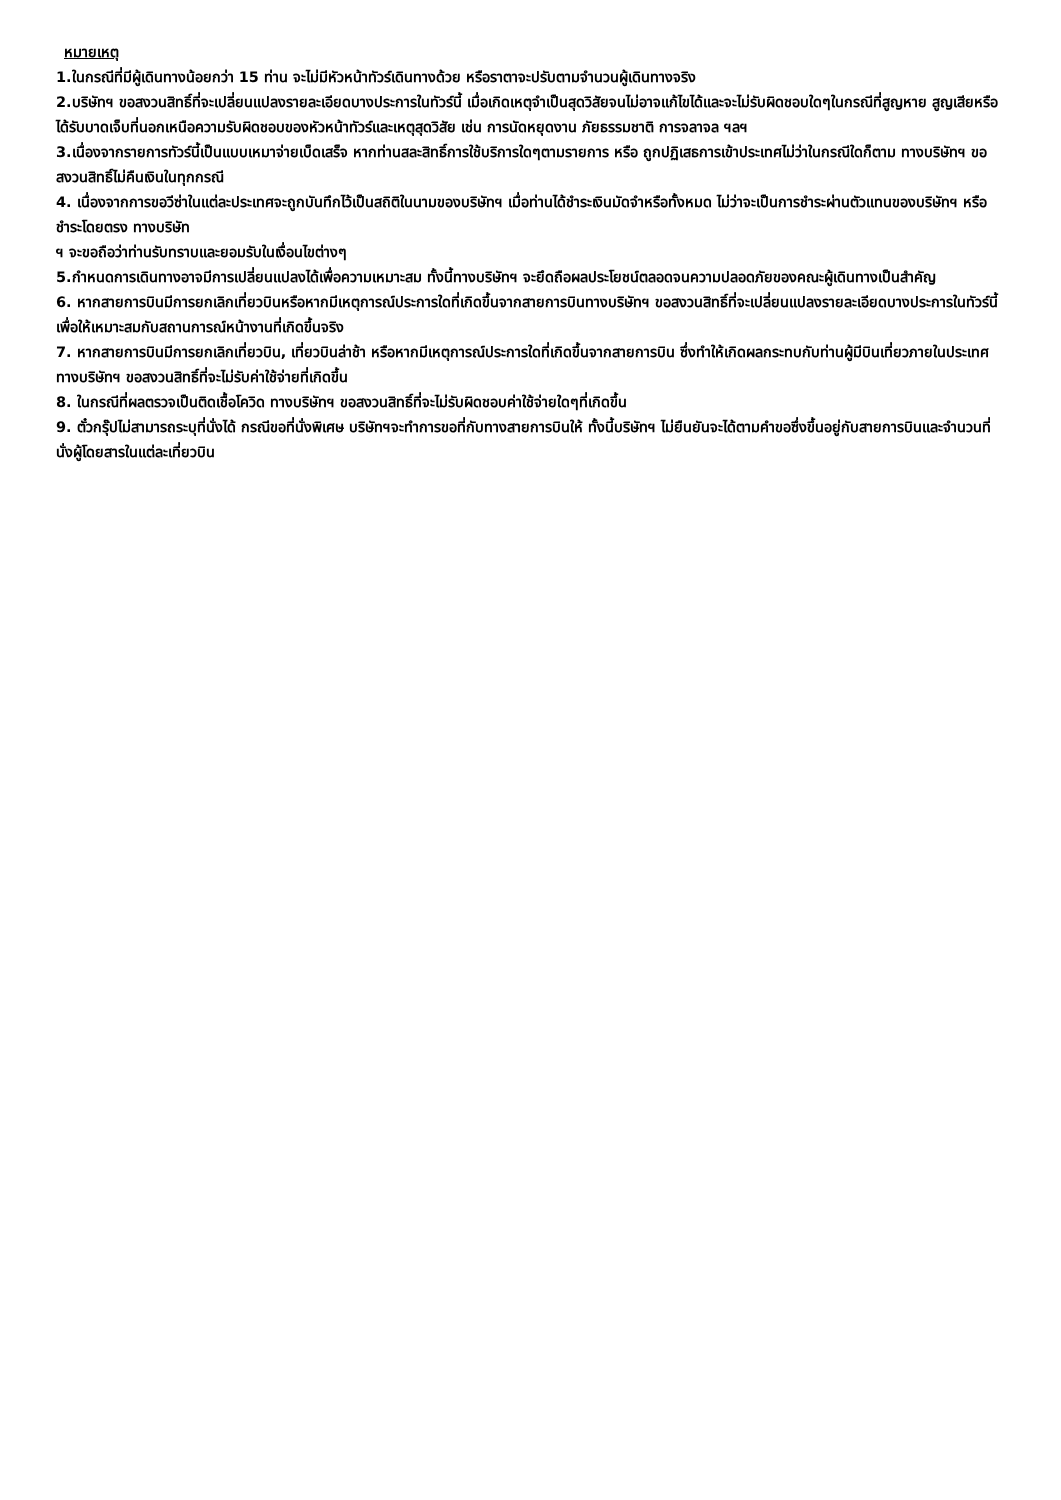หมายเหตุ
1.ในกรณีที่มีผู้เดินทางน้อยกว่า 15 ท่าน จะไม่มีหัวหน้าทัวร์เดินทางด้วย หรือราตาจะปรับตามจำนวนผู้เดินทางจริง
2.บริษัทฯ ขอสงวนสิทธิ์ที่จะเปลี่ยนแปลงรายละเอียดบางประการในทัวร์นี้ เมื่อเกิดเหตุจำเป็นสุดวิสัยจนไม่อาจแก้ไขได้และจะไม่รับผิดชอบใดๆในกรณีที่สูญหาย สูญเสียหรือได้รับบาดเจ็บที่นอกเหนือความรับผิดชอบของหัวหน้าทัวร์และเหตุสุดวิสัย เช่น การนัดหยุดงาน ภัยธรรมชาติ การจลาจล ฯลฯ
3.เนื่องจากรายการทัวร์นี้เป็นแบบเหมาจ่ายเบ็ดเสร็จ หากท่านสละสิทธิ์การใช้บริการใดๆตามรายการ หรือ ถูกปฏิเสธการเข้าประเทศไม่ว่าในกรณีใดก็ตาม ทางบริษัทฯ ขอสงวนสิทธิ์ไม่คืนเงินในทุกกรณี
4. เนื่องจากการขอวีซ่าในแต่ละประเทศจะถูกบันทึกไว้เป็นสถิติในนามของบริษัทฯ เมื่อท่านได้ชำระเงินมัดจำหรือทั้งหมด ไม่ว่าจะเป็นการชำระผ่านตัวแทนของบริษัทฯ หรือชำระโดยตรง ทางบริษัท
ฯ จะขอถือว่าท่านรับทราบและยอมรับในเงื่อนไขต่างๆ
5.กำหนดการเดินทางอาจมีการเปลี่ยนแปลงได้เพื่อความเหมาะสม ทั้งนี้ทางบริษัทฯ จะยึดถือผลประโยชน์ตลอดจนความปลอดภัยของคณะผู้เดินทางเป็นสำคัญ
6. หากสายการบินมีการยกเลิกเที่ยวบินหรือหากมีเหตุการณ์ประการใดที่เกิดขึ้นจากสายการบินทางบริษัทฯ ขอสงวนสิทธิ์ที่จะเปลี่ยนแปลงรายละเอียดบางประการในทัวร์นี้เพื่อให้เหมาะสมกับสถานการณ์หน้างานที่เกิดขึ้นจริง
7. หากสายการบินมีการยกเลิกเที่ยวบิน, เที่ยวบินล่าช้า หรือหากมีเหตุการณ์ประการใดที่เกิดขึ้นจากสายการบิน ซึ่งทำให้เกิดผลกระทบกับท่านผู้มีบินเที่ยวภายในประเทศ ทางบริษัทฯ ขอสงวนสิทธิ์ที่จะไม่รับค่าใช้จ่ายที่เกิดขึ้น
8. ในกรณีที่ผลตรวจเป็นติดเชื้อโควิด ทางบริษัทฯ ขอสงวนสิทธิ์ที่จะไม่รับผิดชอบค่าใช้จ่ายใดๆที่เกิดขึ้น
9. ตั๋วกรุ๊ปไม่สามารถระบุที่นั่งได้ กรณีขอที่นั่งพิเศษ บริษัทฯจะทำการขอที่กับทางสายการบินให้ ทั้งนี้บริษัทฯ ไม่ยืนยันจะได้ตามคำขอซึ่งขึ้นอยู่กับสายการบินและจำนวนที่นั่งผู้โดยสารในแต่ละเที่ยวบิน